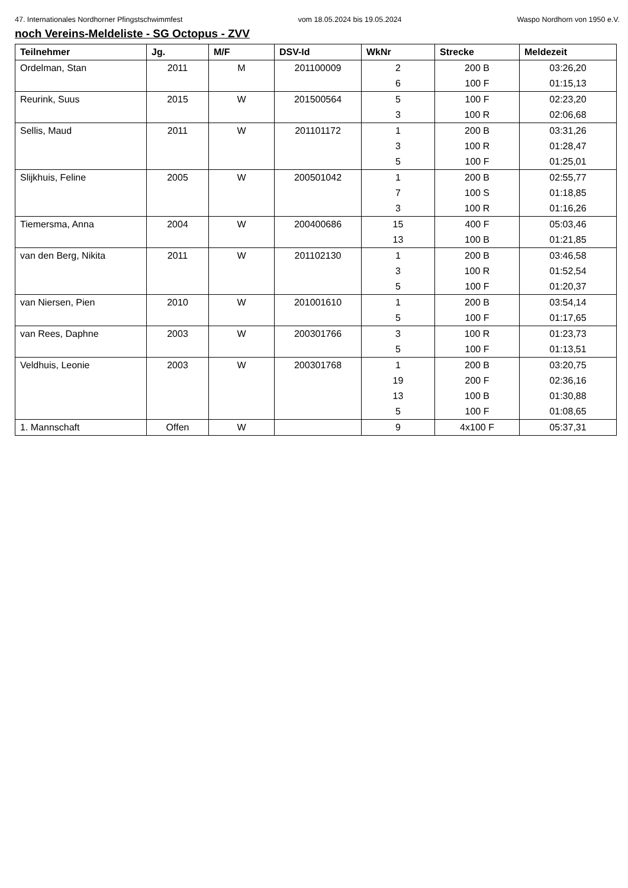47. Internationales Nordhorner Pfingstschwimmfest vom 18.05.2024 bis 19.05.2024 Waspo Nordhorn von 1950 e.V.
noch Vereins-Meldeliste - SG Octopus - ZVV
| Teilnehmer | Jg. | M/F | DSV-Id | WkNr | Strecke | Meldezeit |
| --- | --- | --- | --- | --- | --- | --- |
| Ordelman, Stan | 2011 | M | 201100009 | 2 | 200 B | 03:26,20 |
| | | | | 6 | 100 F | 01:15,13 |
| Reurink, Suus | 2015 | W | 201500564 | 5 | 100 F | 02:23,20 |
| | | | | 3 | 100 R | 02:06,68 |
| Sellis, Maud | 2011 | W | 201101172 | 1 | 200 B | 03:31,26 |
| | | | | 3 | 100 R | 01:28,47 |
| | | | | 5 | 100 F | 01:25,01 |
| Slijkhuis, Feline | 2005 | W | 200501042 | 1 | 200 B | 02:55,77 |
| | | | | 7 | 100 S | 01:18,85 |
| | | | | 3 | 100 R | 01:16,26 |
| Tiemersma, Anna | 2004 | W | 200400686 | 15 | 400 F | 05:03,46 |
| | | | | 13 | 100 B | 01:21,85 |
| van den Berg, Nikita | 2011 | W | 201102130 | 1 | 200 B | 03:46,58 |
| | | | | 3 | 100 R | 01:52,54 |
| | | | | 5 | 100 F | 01:20,37 |
| van Niersen, Pien | 2010 | W | 201001610 | 1 | 200 B | 03:54,14 |
| | | | | 5 | 100 F | 01:17,65 |
| van Rees, Daphne | 2003 | W | 200301766 | 3 | 100 R | 01:23,73 |
| | | | | 5 | 100 F | 01:13,51 |
| Veldhuis, Leonie | 2003 | W | 200301768 | 1 | 200 B | 03:20,75 |
| | | | | 19 | 200 F | 02:36,16 |
| | | | | 13 | 100 B | 01:30,88 |
| | | | | 5 | 100 F | 01:08,65 |
| 1. Mannschaft | Offen | W | | 9 | 4x100 F | 05:37,31 |